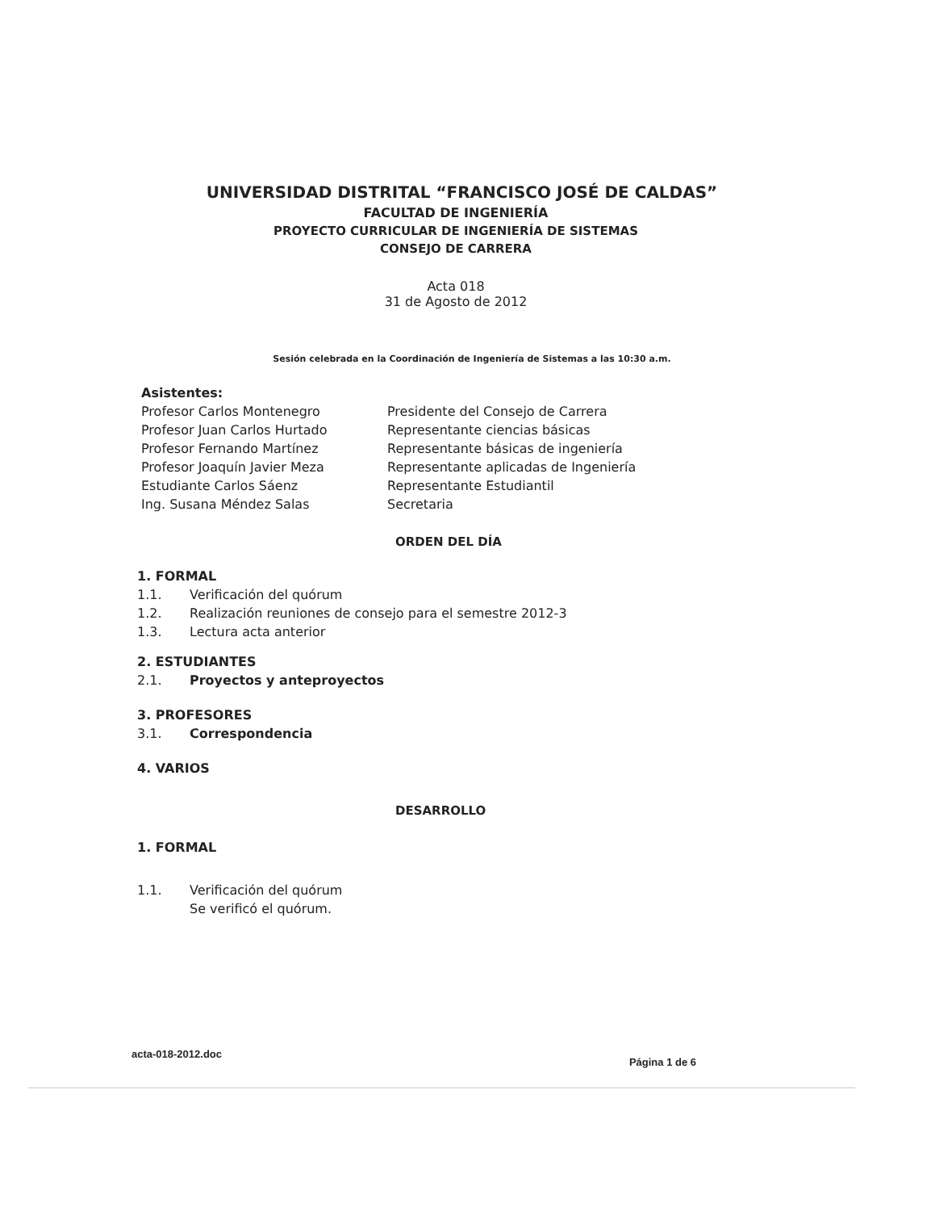UNIVERSIDAD DISTRITAL “FRANCISCO JOSÉ DE CALDAS”
FACULTAD DE INGENIERÍA
PROYECTO CURRICULAR DE INGENIERÍA DE SISTEMAS
CONSEJO DE CARRERA
Acta 018
31 de Agosto de 2012
Sesión celebrada en la Coordinación de Ingeniería de Sistemas a las 10:30 a.m.
Asistentes:
Profesor Carlos Montenegro Presidente del Consejo de Carrera
Profesor Juan Carlos Hurtado Representante ciencias básicas
Profesor Fernando Martínez Representante básicas de ingeniería
Profesor Joaquín Javier Meza Representante aplicadas de Ingeniería
Estudiante Carlos Sáenz Representante Estudiantil
Ing. Susana Méndez Salas Secretaria
ORDEN DEL DÍA
1. FORMAL
1.1. Verificación del quórum
1.2. Realización reuniones de consejo para el semestre 2012-3
1.3. Lectura acta anterior
2. ESTUDIANTES
2.1. Proyectos y anteproyectos
3. PROFESORES
3.1. Correspondencia
4. VARIOS
DESARROLLO
1. FORMAL
1.1. Verificación del quórum
Se verificó el quórum.
acta-018-2012.doc Página 1 de 6